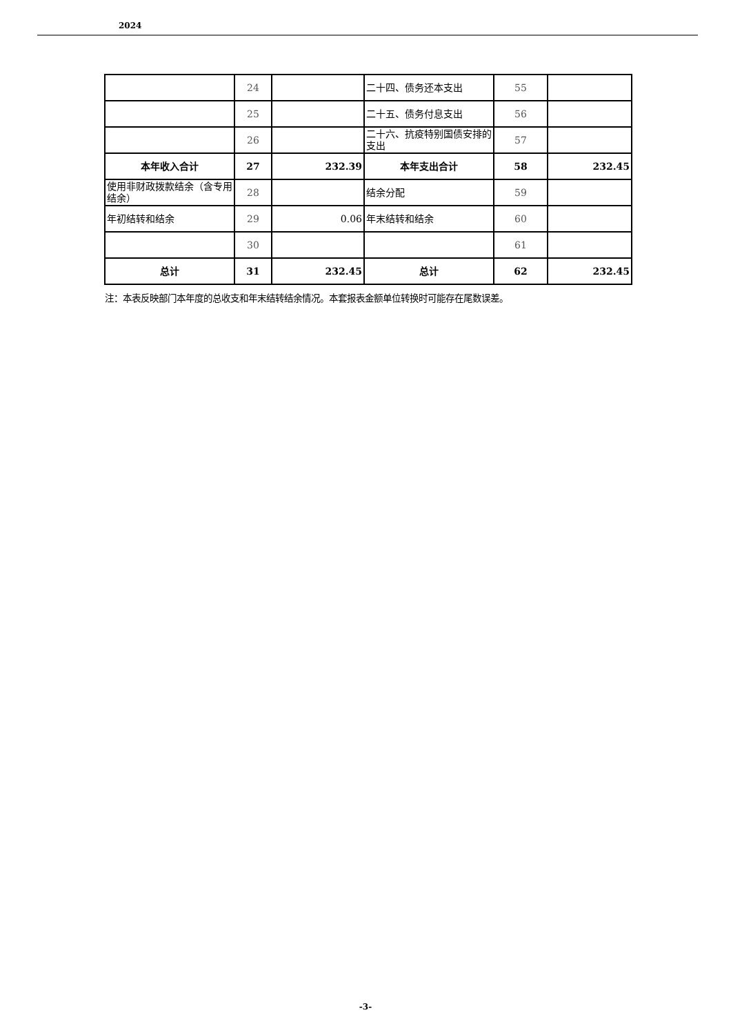2024
| | 24 | | 二十四、债务还本支出 | 55 | |
| | 25 | | 二十五、债务付息支出 | 56 | |
| | 26 | | 二十六、抗疫特别国债安排的支出 | 57 | |
| 本年收入合计 | 27 | 232.39 | 本年支出合计 | 58 | 232.45 |
| 使用非财政拨款结余（含专用结余） | 28 | | 结余分配 | 59 | |
| 年初结转和结余 | 29 | 0.06 | 年末结转和结余 | 60 | |
| | 30 | | | 61 | |
| 总计 | 31 | 232.45 | 总计 | 62 | 232.45 |
注：本表反映部门本年度的总收支和年末结转结余情况。本套报表金额单位转换时可能存在尾数误差。
-3-